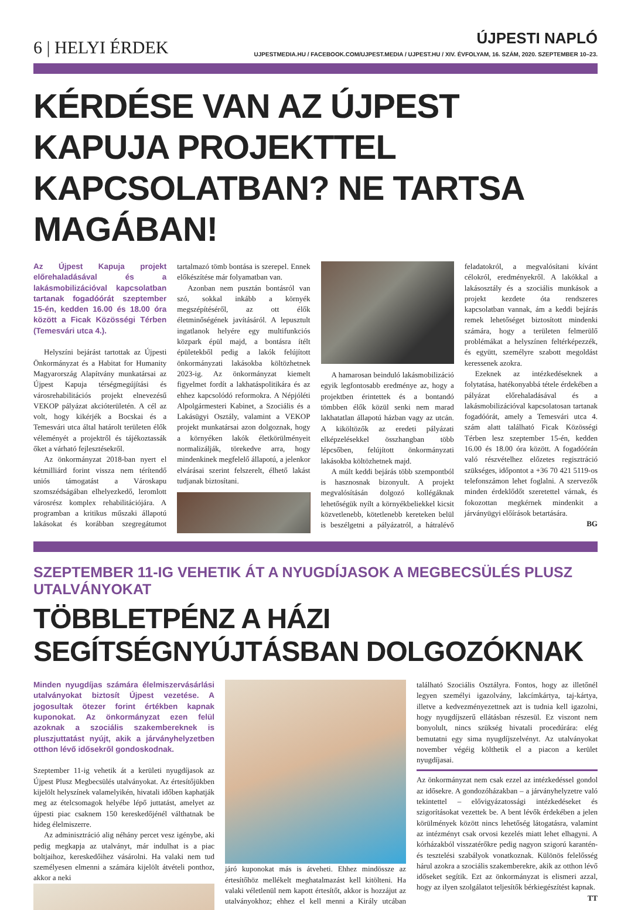6 | HELYI ÉRDEK
ÚJPESTI NAPLÓ
UJPESTMEDIA.HU / FACEBOOK.COM/UJPEST.MEDIA / UJPEST.HU / XIV. ÉVFOLYAM, 16. SZÁM, 2020. SZEPTEMBER 10–23.
KÉRDÉSE VAN AZ ÚJPEST KAPUJA PROJEKTTEL KAPCSOLATBAN? NE TARTSA MAGÁBAN!
Az Újpest Kapuja projekt előrehaladásával és a lakásmobilizációval kapcsolatban tartanak fogadóórát szeptember 15-én, kedden 16.00 és 18.00 óra között a Ficak Közösségi Térben (Temesvári utca 4.).
Helyszíni bejárást tartottak az Újpesti Önkormányzat és a Habitat for Humanity Magyarország Alapítvány munkatársai az Újpest Kapuja térségmegújítási és városrehabilitációs projekt elnevezésű VEKOP pályázat akcióterületén. A cél az volt, hogy kikérjék a Bocskai és a Temesvári utca által határolt területen élők véleményét a projektről és tájékoztassák őket a várható fejlesztésekről.
Az önkormányzat 2018-ban nyert el kétmilliárd forint vissza nem térítendő uniós támogatást a Városkapu szomszédságában elhelyezkedő, leromlott városrész komplex rehabilitációjára. A programban a kritikus műszaki állapotú lakásokat és korábban szegregátumot tartalmazó tömb bontása is szerepel. Ennek előkészítése már folyamatban van.
Azonban nem pusztán bontásról van szó, sokkal inkább a környék megszépítéséről, az ott élők életminőségének javításáról. A lepusztult ingatlanok helyére egy multifunkciós közpark épül majd, a bontásra ítélt épületekből pedig a lakók felújított önkormányzati lakásokba költözhetnek 2023-ig. Az önkormányzat kiemelt figyelmet fordít a lakhatáspolitikára és az ehhez kapcsolódó reformokra. A Népjóléti Alpolgármesteri Kabinet, a Szociális és a Lakásügyi Osztály, valamint a VEKOP projekt munkatársai azon dolgoznak, hogy a környéken lakók életkörülményeit normalizálják, törekedve arra, hogy mindenkinek megfelelő állapotú, a jelenkor elvárásai szerint felszerelt, élhető lakást tudjanak biztosítani.
A hamarosan beinduló lakásmobilizáció egyik legfontosabb eredménye az, hogy a projektben érintettek és a bontandó tömbben élők közül senki nem marad lakhatatlan állapotú házban vagy az utcán. A kiköltözők az eredeti pályázati elképzelésekkel összhangban több lépcsőben, felújított önkormányzati lakásokba költözhetnek majd.
A múlt keddi bejárás több szempontból is hasznosnak bizonyult. A projekt megvalósításán dolgozó kollégáknak lehetőségük nyílt a környékbeliekkel kicsit közvetlenebb, kötetlenebb kereteken belül is beszélgetni a pályázatról, a hátralévő feladatokról, a megvalósítani kívánt célokról, eredményekről. A lakókkal a lakásosztály és a szociális munkások a projekt kezdete óta rendszeres kapcsolatban vannak, ám a keddi bejárás remek lehetőséget biztosított mindenki számára, hogy a területen felmerülő problémákat a helyszínen feltérképezzék, és együtt, személyre szabott megoldást keressenek azokra.
Ezeknek az intézkedéseknek a folytatása, hatékonyabbá tétele érdekében a pályázat előrehaladásával és a lakásmobilizációval kapcsolatosan tartanak fogadóórát, amely a Temesvári utca 4. szám alatt található Ficak Közösségi Térben lesz szeptember 15-én, kedden 16.00 és 18.00 óra között. A fogadóórán való részvételhez előzetes regisztráció szükséges, időpontot a +36 70 421 5119-os telefonszámon lehet foglalni. A szervezők minden érdeklődőt szeretettel várnak, és fokozottan megkérnek mindenkit a járványügyi előírások betartására.
BG
SZEPTEMBER 11-IG VEHETIK ÁT A NYUGDÍJASOK A MEGBECSÜLÉS PLUSZ UTALVÁNYOKAT
TÖBBLETPÉNZ A HÁZI SEGÍTSÉGNYÚJTÁSBAN DOLGOZÓKNAK
Minden nyugdíjas számára élelmiszervásárlási utalványokat biztosít Újpest vezetése. A jogosultak ötezer forint értékben kapnak kuponokat. Az önkormányzat ezen felül azoknak a szociális szakembereknek is pluszjuttatást nyújt, akik a járványhelyzetben otthon lévő idősekről gondoskodnak.
Szeptember 11-ig vehetik át a kerületi nyugdíjasok az Újpest Plusz Megbecsülés utalványokat. Az értesítőjükben kijelölt helyszínek valamelyikén, hivatali időben kaphatják meg az ételcsomagok helyébe lépő juttatást, amelyet az újpesti piac csaknem 150 kereskedőjénél válthatnak be hideg élelmiszerre.
Az adminisztráció alig néhány percet vesz igénybe, aki pedig megkapja az utalványt, már indulhat is a piac boltjaihoz, kereskedőihez vásárolni. Ha valaki nem tud személyesen elmenni a számára kijelölt átvételi ponthoz, akkor a neki
járó kuponokat más is átveheti. Ehhez mindössze az értesítőhöz mellékelt meghatalmazást kell kitölteni. Ha valaki véletlenül nem kapott értesítőt, akkor is hozzájut az utalványokhoz; ehhez el kell menni a Király utcában található Szociális Osztályra. Fontos, hogy az illetőnél legyen személyi igazolvány, lakcímkártya, taj-kártya, illetve a kedvezményezettnek azt is tudnia kell igazolni, hogy nyugdíjszerű ellátásban részesül. Ez viszont nem bonyolult, nincs szükség hivatali procedúrára: elég bemutatni egy sima nyugdíjszelvényt. Az utalványokat november végéig költhetik el a piacon a kerület nyugdíjasai.
Az önkormányzat nem csak ezzel az intézkedéssel gondol az idősekre. A gondozóházakban – a járványhelyzetre való tekintettel – elővigyázatossági intézkedéseket és szigorításokat vezettek be. A bent lévők érdekében a jelen körülmények között nincs lehetőség látogatásra, valamint az intézményt csak orvosi kezelés miatt lehet elhagyni. A kórházakból visszatérőkre pedig nagyon szigorú karantén- és tesztelési szabályok vonatkoznak. Különös felelősség hárul azokra a szociális szakemberekre, akik az otthon lévő időseket segítik. Ezt az önkormányzat is elismeri azzal, hogy az ilyen szolgálatot teljesítők bérkiegészítést kapnak.
TT